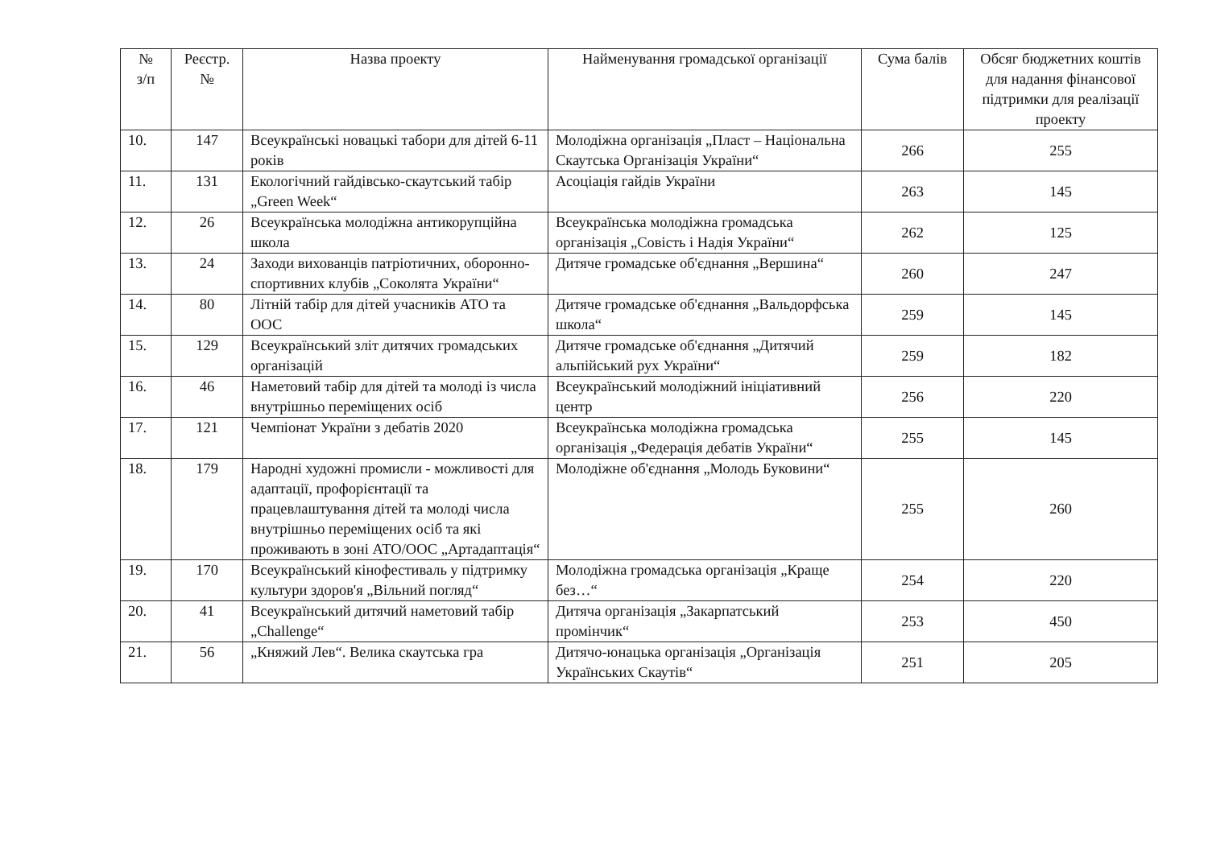| № з/п | Реєстр. № | Назва проекту | Найменування громадської організації | Сума балів | Обсяг бюджетних коштів для надання фінансової підтримки для реалізації проекту |
| --- | --- | --- | --- | --- | --- |
| 10. | 147 | Всеукраїнські новацькі табори для дітей 6-11 років | Молодіжна організація „Пласт – Національна Скаутська Організація України“ | 266 | 255 |
| 11. | 131 | Екологічний гайдівсько-скаутський табір „Green Week“ | Асоціація гайдів України | 263 | 145 |
| 12. | 26 | Всеукраїнська молодіжна антикорупційна школа | Всеукраїнська молодіжна громадська організація „Совість і Надія України“ | 262 | 125 |
| 13. | 24 | Заходи вихованців патріотичних, оборонно-спортивних клубів „Соколята України“ | Дитяче громадське об'єднання „Вершина“ | 260 | 247 |
| 14. | 80 | Літній табір для дітей учасників АТО та ООС | Дитяче громадське об'єднання „Вальдорфська школа“ | 259 | 145 |
| 15. | 129 | Всеукраїнський зліт дитячих громадських організацій | Дитяче громадське об'єднання „Дитячий альпійський рух України“ | 259 | 182 |
| 16. | 46 | Наметовий табір для дітей та молоді із числа внутрішньо переміщених осіб | Всеукраїнський молодіжний ініціативний центр | 256 | 220 |
| 17. | 121 | Чемпіонат України з дебатів 2020 | Всеукраїнська молодіжна громадська організація „Федерація дебатів України“ | 255 | 145 |
| 18. | 179 | Народні художні промисли - можливості для адаптації, профорієнтації та працевлаштування дітей та молоді числа внутрішньо переміщених осіб та які проживають в зоні АТО/ООС „Артадаптація“ | Молодіжне об'єднання „Молодь Буковини“ | 255 | 260 |
| 19. | 170 | Всеукраїнський кінофестиваль у підтримку культури здоров'я „Вільний погляд“ | Молодіжна громадська організація „Краще без…“ | 254 | 220 |
| 20. | 41 | Всеукраїнський дитячий наметовий табір „Challenge“ | Дитяча організація „Закарпатський промінчик“ | 253 | 450 |
| 21. | 56 | „Княжий Лев“. Велика скаутська гра | Дитячо-юнацька організація „Організація Українських Скаутів“ | 251 | 205 |